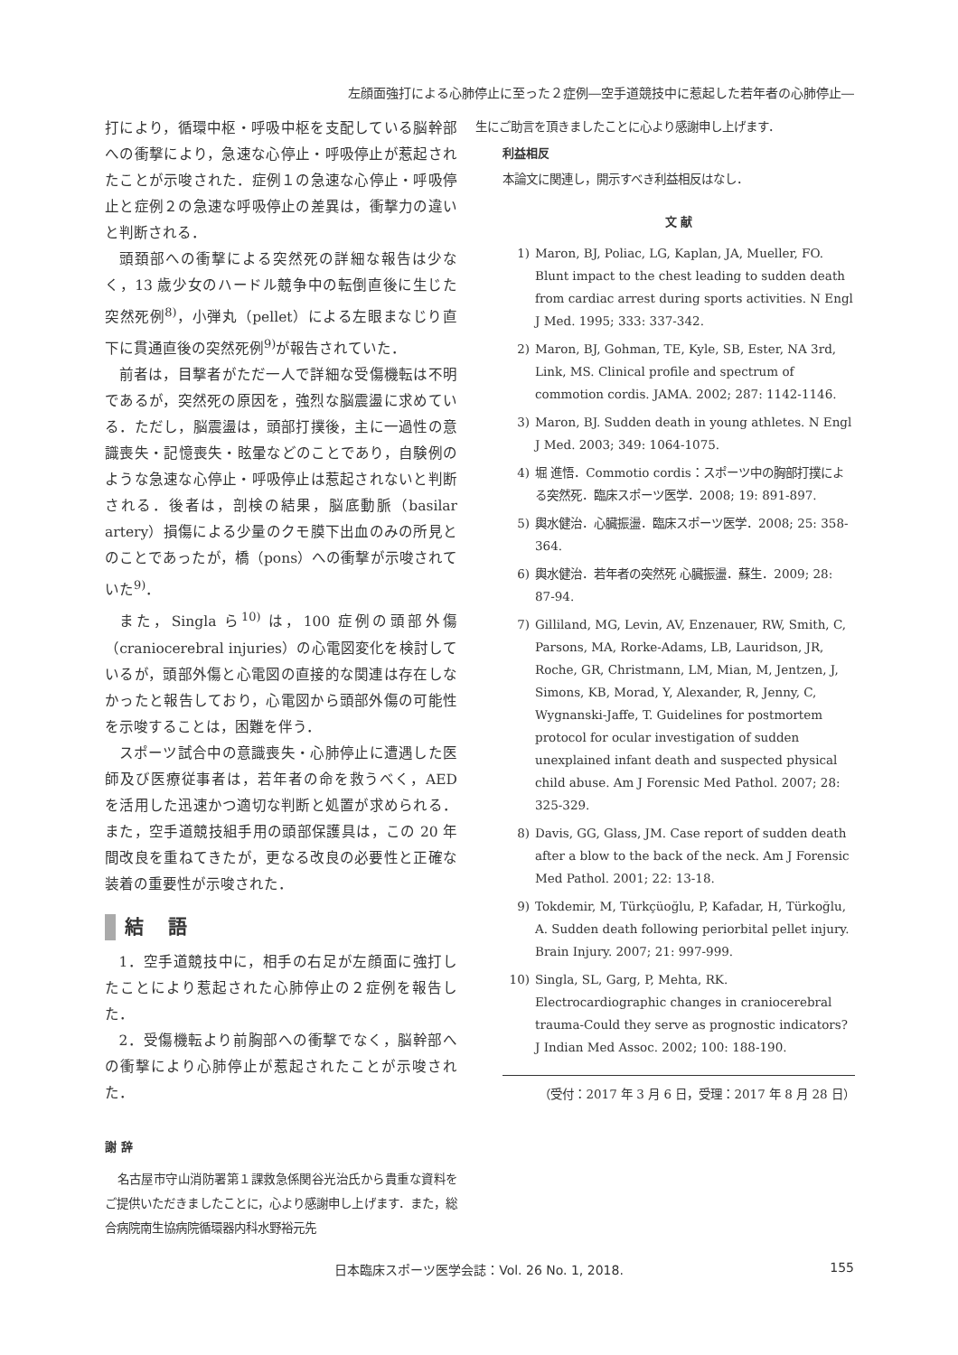左顔面強打による心肺停止に至った２症例―空手道競技中に惹起した若年者の心肺停止―
打により，循環中枢・呼吸中枢を支配している脳幹部への衝撃により，急速な心停止・呼吸停止が惹起されたことが示唆された．症例１の急速な心停止・呼吸停止と症例２の急速な呼吸停止の差異は，衝撃力の違いと判断される．
頭頚部への衝撃による突然死の詳細な報告は少なく，13 歳少女のハードル競争中の転倒直後に生じた突然死例<sup>8)</sup>，小弾丸（pellet）による左眼まなじり直下に貫通直後の突然死例<sup>9)</sup>が報告されていた．
前者は，目撃者がただ一人で詳細な受傷機転は不明であるが，突然死の原因を，強烈な脳震盪に求めている．ただし，脳震盪は，頭部打撲後，主に一過性の意識喪失・記憶喪失・眩暈などのことであり，自験例のような急速な心停止・呼吸停止は惹起されないと判断される．後者は，剖検の結果，脳底動脈（basilar artery）損傷による少量のクモ膜下出血のみの所見とのことであったが，橋（pons）への衝撃が示唆されていた<sup>9)</sup>．
また，Singla ら<sup>10)</sup> は，100 症例の頭部外傷（craniocerebral injuries）の心電図変化を検討しているが，頭部外傷と心電図の直接的な関連は存在しなかったと報告しており，心電図から頭部外傷の可能性を示唆することは，困難を伴う．
スポーツ試合中の意識喪失・心肺停止に遭遇した医師及び医療従事者は，若年者の命を救うべく，AED を活用した迅速かつ適切な判断と処置が求められる．また，空手道競技組手用の頭部保護具は，この 20 年間改良を重ねてきたが，更なる改良の必要性と正確な装着の重要性が示唆された．
結 語
1．空手道競技中に，相手の右足が左顔面に強打したことにより惹起された心肺停止の２症例を報告した．
2．受傷機転より前胸部への衝撃でなく，脳幹部への衝撃により心肺停止が惹起されたことが示唆された．
謝 辞
名古屋市守山消防署第１課救急係関谷光治氏から貴重な資料をご提供いただきましたことに，心より感謝申し上げます．また，総合病院南生協病院循環器内科水野裕元先
生にご助言を頂きましたことに心より感謝申し上げます．
利益相反
本論文に関連し，開示すべき利益相反はなし．
文 献
1) Maron, BJ, Poliac, LG, Kaplan, JA, Mueller, FO. Blunt impact to the chest leading to sudden death from cardiac arrest during sports activities. N Engl J Med. 1995; 333: 337-342.
2) Maron, BJ, Gohman, TE, Kyle, SB, Ester, NA 3rd, Link, MS. Clinical profile and spectrum of commotion cordis. JAMA. 2002; 287: 1142-1146.
3) Maron, BJ. Sudden death in young athletes. N Engl J Med. 2003; 349: 1064-1075.
4) 堀 進悟．Commotio cordis：スポーツ中の胸部打撲による突然死．臨床スポーツ医学．2008; 19: 891-897.
5) 輿水健治．心臓振盪．臨床スポーツ医学．2008; 25: 358-364.
6) 輿水健治．若年者の突然死 心臓振盪．蘇生．2009; 28: 87-94.
7) Gilliland, MG, Levin, AV, Enzenauer, RW, Smith, C, Parsons, MA, Rorke-Adams, LB, Lauridson, JR, Roche, GR, Christmann, LM, Mian, M, Jentzen, J, Simons, KB, Morad, Y, Alexander, R, Jenny, C, Wygnanski-Jaffe, T. Guidelines for postmortem protocol for ocular investigation of sudden unexplained infant death and suspected physical child abuse. Am J Forensic Med Pathol. 2007; 28: 325-329.
8) Davis, GG, Glass, JM. Case report of sudden death after a blow to the back of the neck. Am J Forensic Med Pathol. 2001; 22: 13-18.
9) Tokdemir, M, Türkçüoğlu, P, Kafadar, H, Türkoğlu, A. Sudden death following periorbital pellet injury. Brain Injury. 2007; 21: 997-999.
10) Singla, SL, Garg, P, Mehta, RK. Electrocardiographic changes in craniocerebral trauma-Could they serve as prognostic indicators? J Indian Med Assoc. 2002; 100: 188-190.
（受付：2017 年 3 月 6 日，受理：2017 年 8 月 28 日）
日本臨床スポーツ医学会誌：Vol. 26 No. 1, 2018. 155